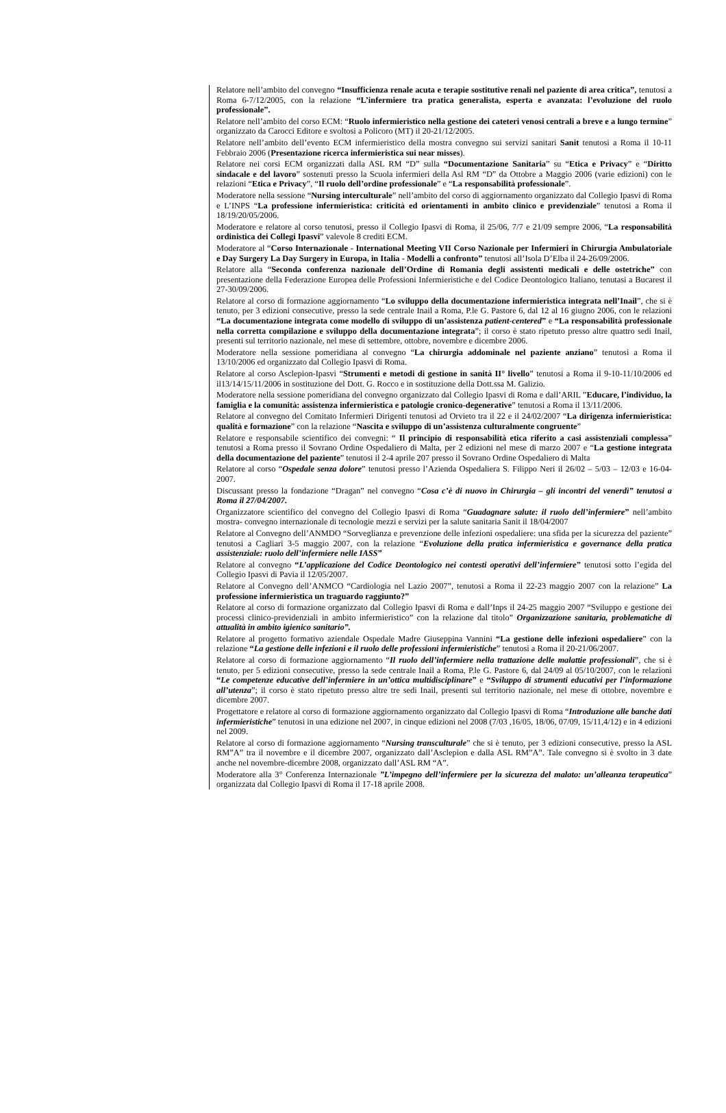Relatore nell’ambito del convegno “Insufficienza renale acuta e terapie sostitutive renali nel paziente di area critica”, tenutosi a Roma 6-7/12/2005, con la relazione “L’infermiere tra pratica generalista, esperta e avanzata: l’evoluzione del ruolo professionale”.
Relatore nell’ambito del corso ECM: “Ruolo infermieristico nella gestione dei cateteri venosi centrali a breve e a lungo termine” organizzato da Carocci Editore e svoltosi a Policoro (MT) il 20-21/12/2005.
Relatore nell’ambito dell’evento ECM infermieristico della mostra convegno sui servizi sanitari Sanit tenutosi a Roma il 10-11 Febbraio 2006 (Presentazione ricerca infermieristica sui near misses).
Relatore nei corsi ECM organizzati dalla ASL RM “D” sulla “Documentazione Sanitaria” su “Etica e Privacy” e “Diritto sindacale e del lavoro” sostenuti presso la Scuola infermieri della Asl RM “D” da Ottobre a Maggio 2006 (varie edizioni) con le relazioni “Etica e Privacy”, “Il ruolo dell’ordine professionale” e “La responsabilità professionale”.
Moderatore nella sessione “Nursing interculturale” nell’ambito del corso di aggiornamento organizzato dal Collegio Ipasvi di Roma e L’INPS “La professione infermieristica: criticità ed orientamenti in ambito clinico e previdenziale” tenutosi a Roma il 18/19/20/05/2006.
Moderatore e relatore al corso tenutosi, presso il Collegio Ipasvi di Roma, il 25/06, 7/7 e 21/09 sempre 2006, “La responsabilità ordinistica dei Collegi Ipasvi” valevole 8 crediti ECM.
Moderatore al “Corso Internazionale - International Meeting VII Corso Nazionale per Infermieri in Chirurgia Ambulatoriale e Day Surgery La Day Surgery in Europa, in Italia - Modelli a confronto” tenutosi all’Isola D’Elba il 24-26/09/2006.
Relatore alla “Seconda conferenza nazionale dell’Ordine di Romania degli assistenti medicali e delle ostetriche” con presentazione della Federazione Europea delle Professioni Infermieristiche e del Codice Deontologico Italiano, tenutasi a Bucarest il 27-30/09/2006.
Relatore al corso di formazione aggiornamento “Lo sviluppo della documentazione infermieristica integrata nell’Inail”, che si è tenuto, per 3 edizioni consecutive, presso la sede centrale Inail a Roma, P.le G. Pastore 6, dal 12 al 16 giugno 2006, con le relazioni “La documentazione integrata come modello di sviluppo di un’assistenza patient-centered” e “La responsabilità professionale nella corretta compilazione e sviluppo della documentazione integrata”; il corso è stato ripetuto presso altre quattro sedi Inail, presenti sul territorio nazionale, nel mese di settembre, ottobre, novembre e dicembre 2006.
Moderatore nella sessione pomeridiana al convegno “La chirurgia addominale nel paziente anziano” tenutosi a Roma il 13/10/2006 ed organizzato dal Collegio Ipasvi di Roma.
Relatore al corso Asclepion-Ipasvi “Strumenti e metodi di gestione in sanità II° livello” tenutosi a Roma il 9-10-11/10/2006 ed il13/14/15/11/2006 in sostituzione del Dott. G. Rocco e in sostituzione della Dott.ssa M. Galizio.
Moderatore nella sessione pomeridiana del convegno organizzato dal Collegio Ipasvi di Roma e dall’ARIL ”Educare, l’individuo, la famiglia e la comunità: assistenza infermieristica e patologie cronico-degenerative” tenutosi a Roma il 13/11/2006.
Relatore al convegno del Comitato Infermieri Dirigenti tenutosi ad Orvieto tra il 22 e il 24/02/2007 “La dirigenza infermieristica: qualità e formazione” con la relazione “Nascita e sviluppo di un’assistenza culturalmente congruente”
Relatore e responsabile scientifico dei convegni: “ Il principio di responsabilità etica riferito a casi assistenziali complessa” tenutosi a Roma presso il Sovrano Ordine Ospedaliero di Malta, per 2 edizioni nel mese di marzo 2007 e “La gestione integrata della documentazione del paziente” tenutosi il 2-4 aprile 207 presso il Sovrano Ordine Ospedaliero di Malta
Relatore al corso “Ospedale senza dolore” tenutosi presso l’Azienda Ospedaliera S. Filippo Neri il 26/02 – 5/03 – 12/03 e 16-04-2007.
Discussant presso la fondazione “Dragan” nel convegno “Cosa c’è di nuovo in Chirurgia – gli incontri del venerdì” tenutosi a Roma il 27/04/2007.
Organizzatore scientifico del convegno del Collegio Ipasvi di Roma “Guadagnare salute: il ruolo dell’infermiere” nell’ambito mostra- convegno internazionale di tecnologie mezzi e servizi per la salute sanitaria Sanit il 18/04/2007
Relatore al Convegno dell’ANMDO “Sorveglianza e prevenzione delle infezioni ospedaliere: una sfida per la sicurezza del paziente” tenutosi a Cagliari 3-5 maggio 2007, con la relazione “Evoluzione della pratica infermieristica e governance della pratica assistenziale: ruolo dell’infermiere nelle IASS”
Relatore al convegno “L’applicazione del Codice Deontologico nei contesti operativi dell’infermiere” tenutosi sotto l’egida del Collegio Ipasvi di Pavia il 12/05/2007.
Relatore al Convegno dell’ANMCO “Cardiologia nel Lazio 2007”, tenutosi a Roma il 22-23 maggio 2007 con la relazione” La professione infermieristica un traguardo raggiunto?”
Relatore al corso di formazione organizzato dal Collegio Ipasvi di Roma e dall’Inps il 24-25 maggio 2007 “Sviluppo e gestione dei processi clinico-previdenziali in ambito infermieristico” con la relazione dal titolo” Organizzazione sanitaria, problematiche di attualità in ambito igienico sanitario”.
Relatore al progetto formativo aziendale Ospedale Madre Giuseppina Vannini “La gestione delle infezioni ospedaliere” con la relazione “La gestione delle infezioni e il ruolo delle professioni infermieristiche” tenutosi a Roma il 20-21/06/2007.
Relatore al corso di formazione aggiornamento “Il ruolo dell’infermiere nella trattazione delle malattie professionali”, che si è tenuto, per 5 edizioni consecutive, presso la sede centrale Inail a Roma, P.le G. Pastore 6, dal 24/09 al 05/10/2007, con le relazioni “Le competenze educative dell’infermiere in un’ottica multidisciplinare” e “Sviluppo di strumenti educativi per l’informazione all’utenza”; il corso è stato ripetuto presso altre tre sedi Inail, presenti sul territorio nazionale, nel mese di ottobre, novembre e dicembre 2007.
Progettatore e relatore al corso di formazione aggiornamento organizzato dal Collegio Ipasvi di Roma “Introduzione alle banche dati infermieristiche” tenutosi in una edizione nel 2007, in cinque edizioni nel 2008 (7/03 ,16/05, 18/06, 07/09, 15/11,4/12) e in 4 edizioni nel 2009.
Relatore al corso di formazione aggiornamento “Nursing transculturale” che si è tenuto, per 3 edizioni consecutive, presso la ASL RM”A” tra il novembre e il dicembre 2007, organizzato dall’Asclepion e dalla ASL RM”A”. Tale convegno si è svolto in 3 date anche nel novembre-dicembre 2008, organizzato dall’ASL RM “A”.
Moderatore alla 3° Conferenza Internazionale ”L’impegno dell’infermiere per la sicurezza del malato: un’alleanza terapeutica” organizzata dal Collegio Ipasvi di Roma il 17-18 aprile 2008.